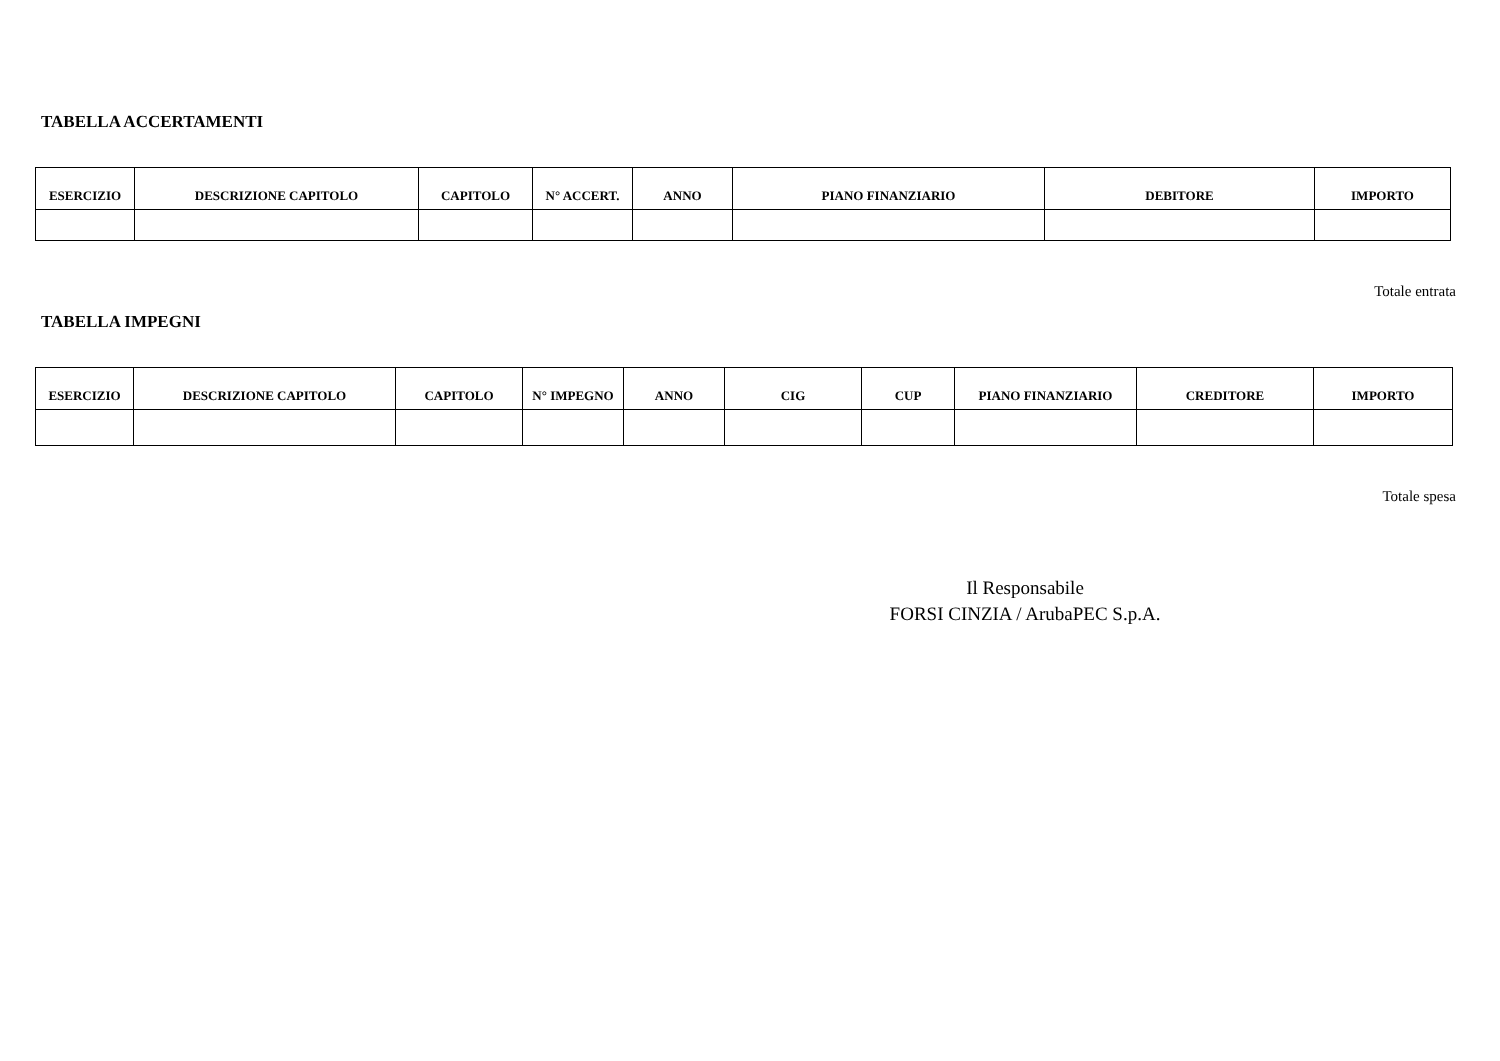TABELLA ACCERTAMENTI
| ESERCIZIO | DESCRIZIONE CAPITOLO | CAPITOLO | N° ACCERT. | ANNO | PIANO FINANZIARIO | DEBITORE | IMPORTO |
| --- | --- | --- | --- | --- | --- | --- | --- |
Totale entrata
TABELLA IMPEGNI
| ESERCIZIO | DESCRIZIONE CAPITOLO | CAPITOLO | N° IMPEGNO | ANNO | CIG | CUP | PIANO FINANZIARIO | CREDITORE | IMPORTO |
| --- | --- | --- | --- | --- | --- | --- | --- | --- | --- |
Totale spesa
Il Responsabile
FORSI CINZIA / ArubaPEC S.p.A.